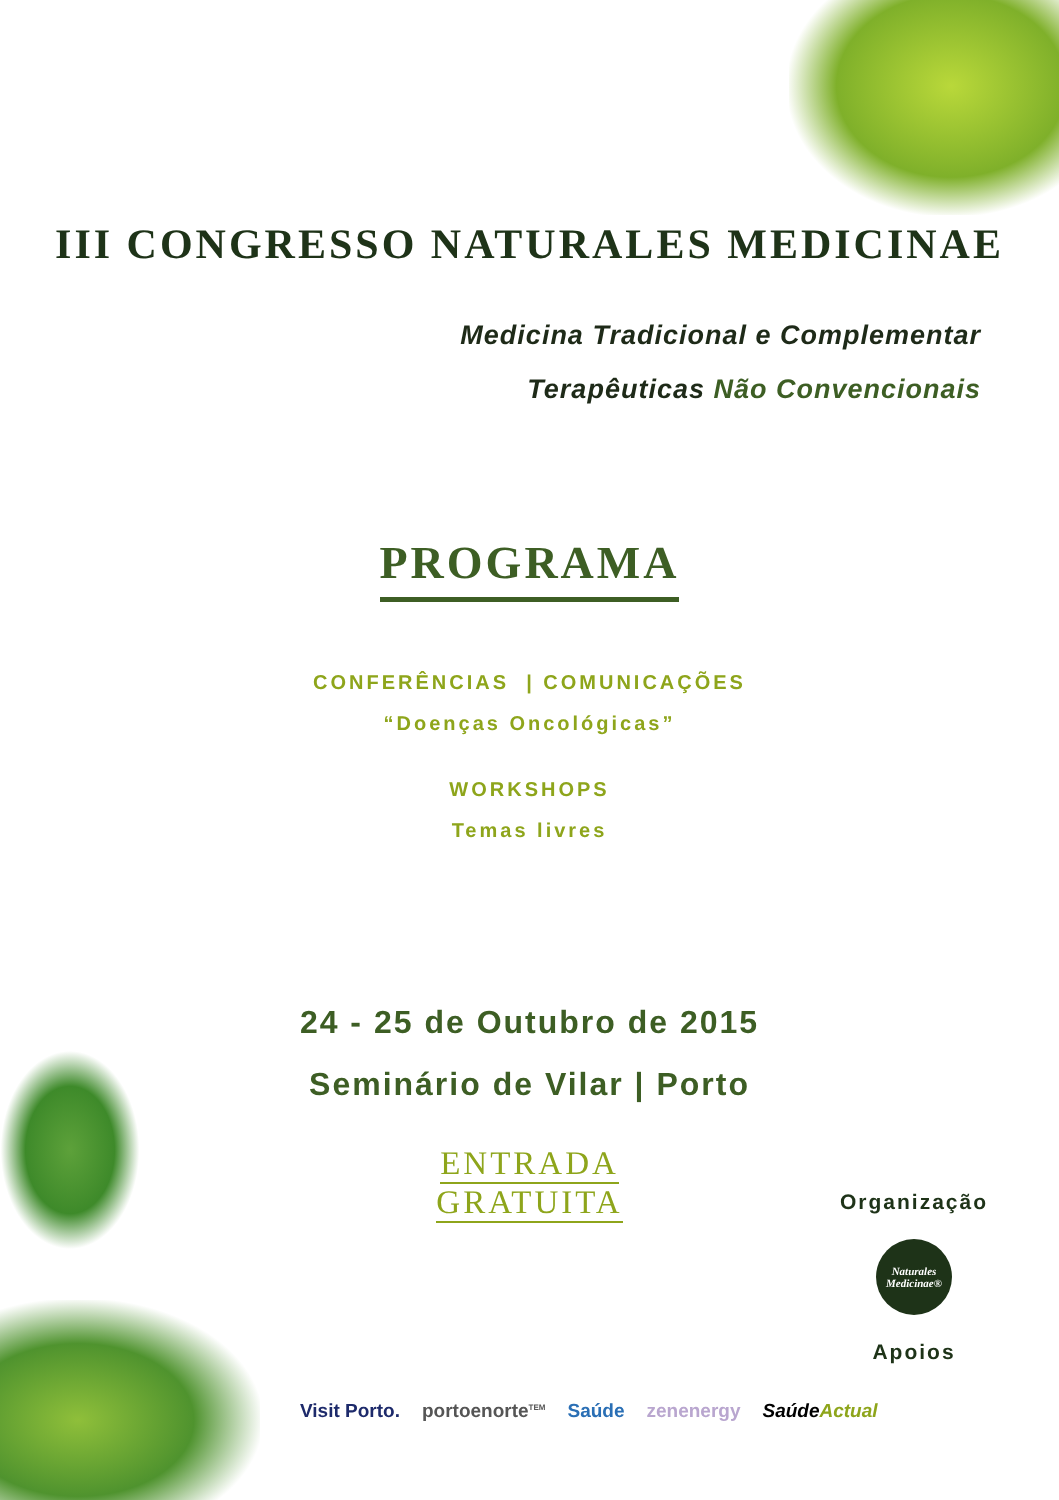III CONGRESSO NATURALES MEDICINAE
Medicina Tradicional e Complementar
Terapêuticas Não Convencionais
PROGRAMA
CONFERÊNCIAS | COMUNICAÇÕES
“Doenças Oncológicas”
WORKSHOPS
Temas livres
24 - 25 de Outubro de 2015
Seminário de Vilar | Porto
ENTRADA
GRATUITA
Organização
Naturales
Medicinae®
Apoios
Visit Porto. portoenorte<sup>TEM</sup> Saúde zenenergy SaúdeActual